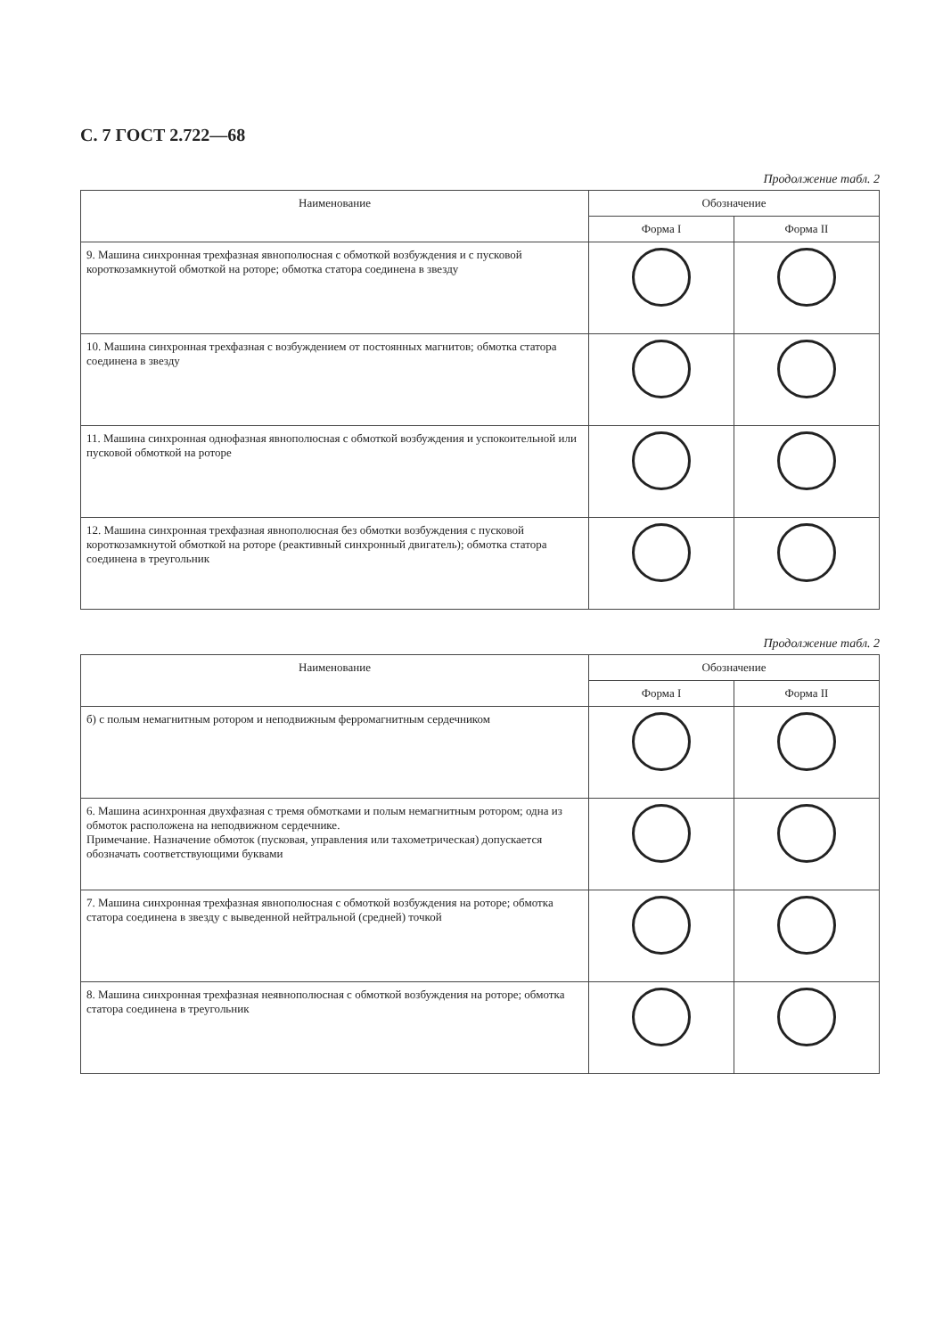С. 7 ГОСТ 2.722—68
Продолжение табл. 2
| Наименование | Обозначение | |
| --- | --- | --- |
| | Форма I | Форма II |
| 9. Машина синхронная трехфазная явнополюсная с обмоткой возбуждения и с пусковой короткозамкнутой обмоткой на роторе; обмотка статора соединена в звезду | | |
| 10. Машина синхронная трехфазная с возбуждением от постоянных магнитов; обмотка статора соединена в звезду | | |
| 11. Машина синхронная однофазная явнополюсная с обмоткой возбуждения и успокоительной или пусковой обмоткой на роторе | | |
| 12. Машина синхронная трехфазная явнополюсная без обмотки возбуждения с пусковой короткозамкнутой обмоткой на роторе (реактивный синхронный двигатель); обмотка статора соединена в треугольник | | |
Продолжение табл. 2
| Наименование | Обозначение | |
| --- | --- | --- |
| | Форма I | Форма II |
| б) с полым немагнитным ротором и неподвижным ферромагнитным сердечником | | |
| 6. Машина асинхронная двухфазная с тремя обмотками и полым немагнитным ротором; одна из обмоток расположена на неподвижном сердечнике. Примечание. Назначение обмоток (пусковая, управления или тахометрическая) допускается обозначать соответствующими буквами | | |
| 7. Машина синхронная трехфазная явнополюсная с обмоткой возбуждения на роторе; обмотка статора соединена в звезду с выведенной нейтральной (средней) точкой | | |
| 8. Машина синхронная трехфазная неявнополюсная с обмоткой возбуждения на роторе; обмотка статора соединена в треугольник | | |